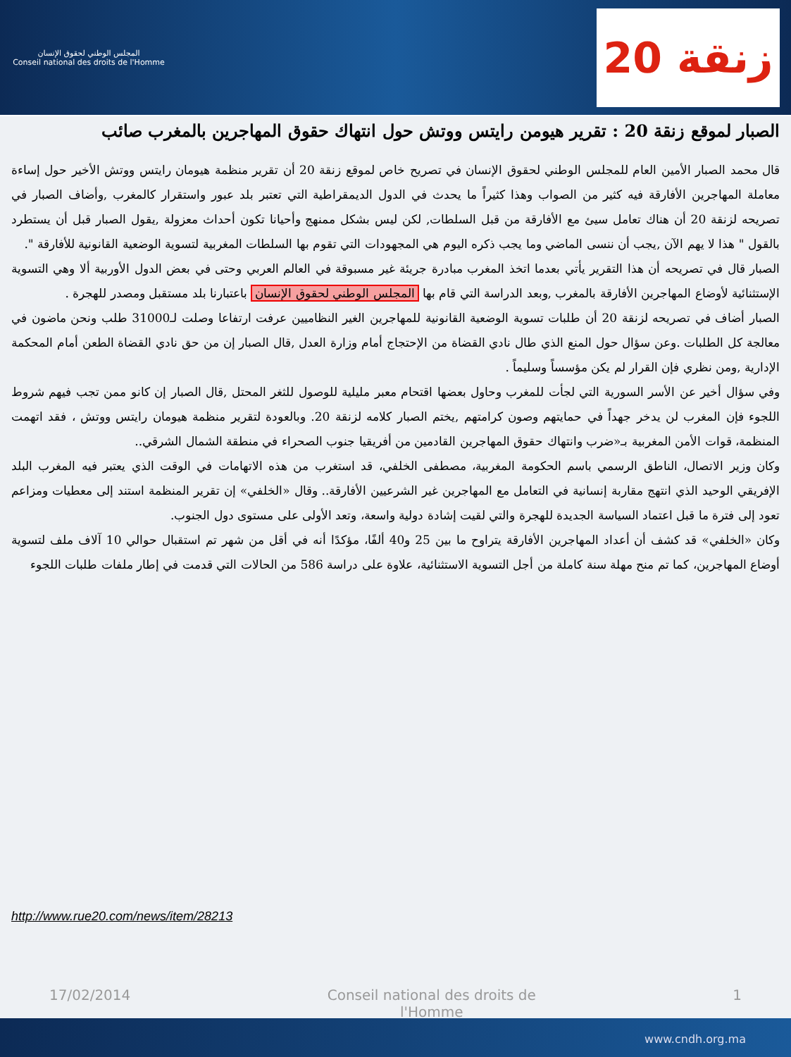المجلس الوطني لحقوق الإنسان
Conseil national des droits de l'Homme
20 زنقة
الصبار لموقع زنقة 20 : تقرير هيومن رايتس ووتش حول انتهاك حقوق المهاجرين بالمغرب صائب
قال محمد الصبار الأمين العام للمجلس الوطني لحقوق الإنسان في تصريح خاص لموقع زنقة 20 أن تقرير منظمة هيومان رايتس ووتش الأخير حول إساءة معاملة المهاجرين الأفارقة فيه كثير من الصواب وهذا كثيراً ما يحدث في الدول الديمقراطية التي تعتبر بلد عبور واستقرار كالمغرب ,وأضاف الصبار في تصريحه لزنقة 20 أن هناك تعامل سيئ مع الأفارقة من قبل السلطات, لكن ليس بشكل ممنهج وأحيانا تكون أحداث معزولة ,يقول الصبار قبل أن يستطرد بالقول " هذا لا يهم الآن ,يجب أن ننسى الماضي وما يجب ذكره اليوم هي المجهودات التي تقوم بها السلطات المغربية لتسوية الوضعية القانونية للأفارقة ".
الصبار قال في تصريحه أن هذا التقرير يأتي بعدما اتخذ المغرب مبادرة جريئة غير مسبوقة في العالم العربي وحتى في بعض الدول الأوربية ألا وهي التسوية الإستثنائية لأوضاع المهاجرين الأفارقة بالمغرب ,وبعد الدراسة التي قام بها المجلس الوطني لحقوق الإنسان باعتبارنا بلد مستقبل ومصدر للهجرة .
الصبار أضاف في تصريحه لزنقة 20 أن طلبات تسوية الوضعية القانونية للمهاجرين الغير النظاميين عرفت ارتفاعا وصلت لـ31000 طلب ونحن ماضون في معالجة كل الطلبات .وعن سؤال حول المنع الذي طال نادي القضاة من الإحتجاج أمام وزارة العدل ,قال الصبار إن من حق نادي القضاة الطعن أمام المحكمة الإدارية ,ومن نظري فإن القرار لم يكن مؤسساً وسليماً .
وفي سؤال أخير عن الأسر السورية التي لجأت للمغرب وحاول بعضها اقتحام معبر مليلية للوصول للثغر المحتل ,قال الصبار إن كانو ممن تجب فيهم شروط اللجوء فإن المغرب لن يدخر جهداً في حمايتهم وصون كرامتهم ,يختم الصبار كلامه لزنقة 20. وبالعودة لتقرير منظمة هيومان رايتس ووتش ، فقد اتهمت المنظمة، قوات الأمن المغربية بـ«ضرب وانتهاك حقوق المهاجرين القادمين من أفريقيا جنوب الصحراء في منطقة الشمال الشرقي..
وكان وزير الاتصال، الناطق الرسمي باسم الحكومة المغربية، مصطفى الخلفي، قد استغرب من هذه الاتهامات في الوقت الذي يعتبر فيه المغرب البلد الإفريقي الوحيد الذي انتهج مقاربة إنسانية في التعامل مع المهاجرين غير الشرعيين الأفارقة.. وقال «الخلفي» إن تقرير المنظمة استند إلى معطيات ومزاعم تعود إلى فترة ما قبل اعتماد السياسة الجديدة للهجرة والتي لقيت إشادة دولية واسعة، وتعد الأولى على مستوى دول الجنوب.
وكان «الخلفي» قد كشف أن أعداد المهاجرين الأفارقة يتراوح ما بين 25 و40 ألفًا، مؤكدًا أنه في أقل من شهر تم استقبال حوالي 10 آلاف ملف لتسوية أوضاع المهاجرين، كما تم منح مهلة سنة كاملة من أجل التسوية الاستثنائية، علاوة على دراسة 586 من الحالات التي قدمت في إطار ملفات طلبات اللجوء
http://www.rue20.com/news/item/28213
17/02/2014 Conseil national des droits de l'Homme 1
www.cndh.org.ma